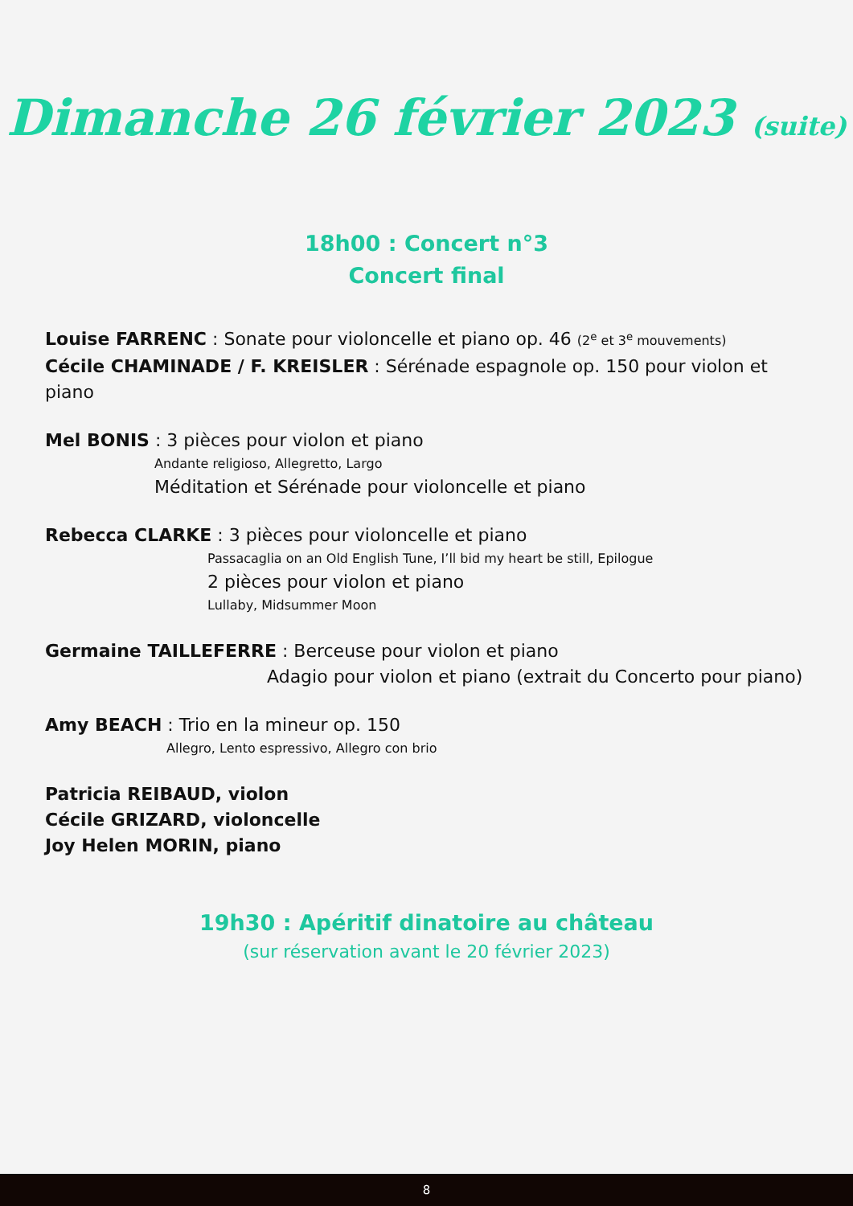Dimanche 26 février 2023 (suite)
18h00 : Concert n°3
Concert final
Louise FARRENC : Sonate pour violoncelle et piano op. 46 (2<sup>e</sup> et 3<sup>e</sup> mouvements)
Cécile CHAMINADE / F. KREISLER : Sérénade espagnole op. 150 pour violon et piano
Mel BONIS : 3 pièces pour violon et piano
Andante religioso, Allegretto, Largo
Méditation et Sérénade pour violoncelle et piano
Rebecca CLARKE : 3 pièces pour violoncelle et piano
Passacaglia on an Old English Tune, I’ll bid my heart be still, Epilogue
2 pièces pour violon et piano
Lullaby, Midsummer Moon
Germaine TAILLEFERRE : Berceuse pour violon et piano
Adagio pour violon et piano (extrait du Concerto pour piano)
Amy BEACH : Trio en la mineur op. 150
Allegro, Lento espressivo, Allegro con brio
Patricia REIBAUD, violon
Cécile GRIZARD, violoncelle
Joy Helen MORIN, piano
19h30 : Apéritif dinatoire au château
(sur réservation avant le 20 février 2023)
8